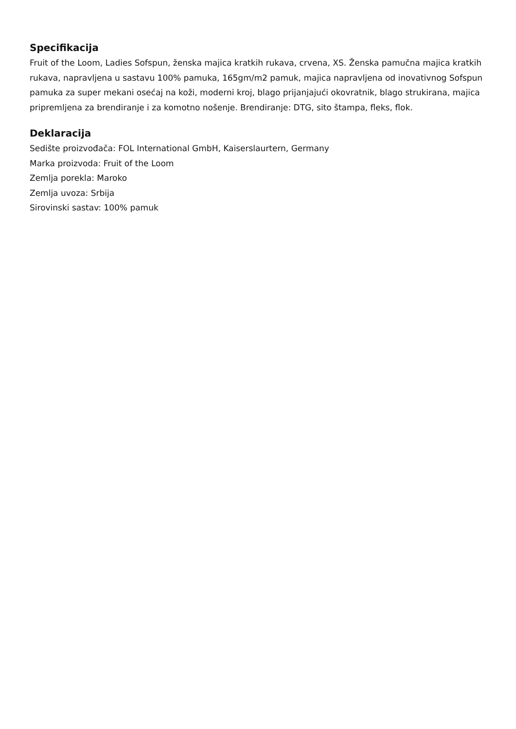Specifikacija
Fruit of the Loom, Ladies Sofspun, ženska majica kratkih rukava, crvena, XS. Ženska pamučna majica kratkih rukava, napravljena u sastavu 100% pamuka, 165gm/m2 pamuk, majica napravljena od inovativnog Sofspun pamuka za super mekani osećaj na koži, moderni kroj, blago prijanjajući okovratnik, blago strukirana, majica pripremljena za brendiranje i za komotno nošenje. Brendiranje: DTG, sito štampa, fleks, flok.
Deklaracija
Sedište proizvođača: FOL International GmbH, Kaiserslaurtern, Germany
Marka proizvoda: Fruit of the Loom
Zemlja porekla: Maroko
Zemlja uvoza: Srbija
Sirovinski sastav: 100% pamuk